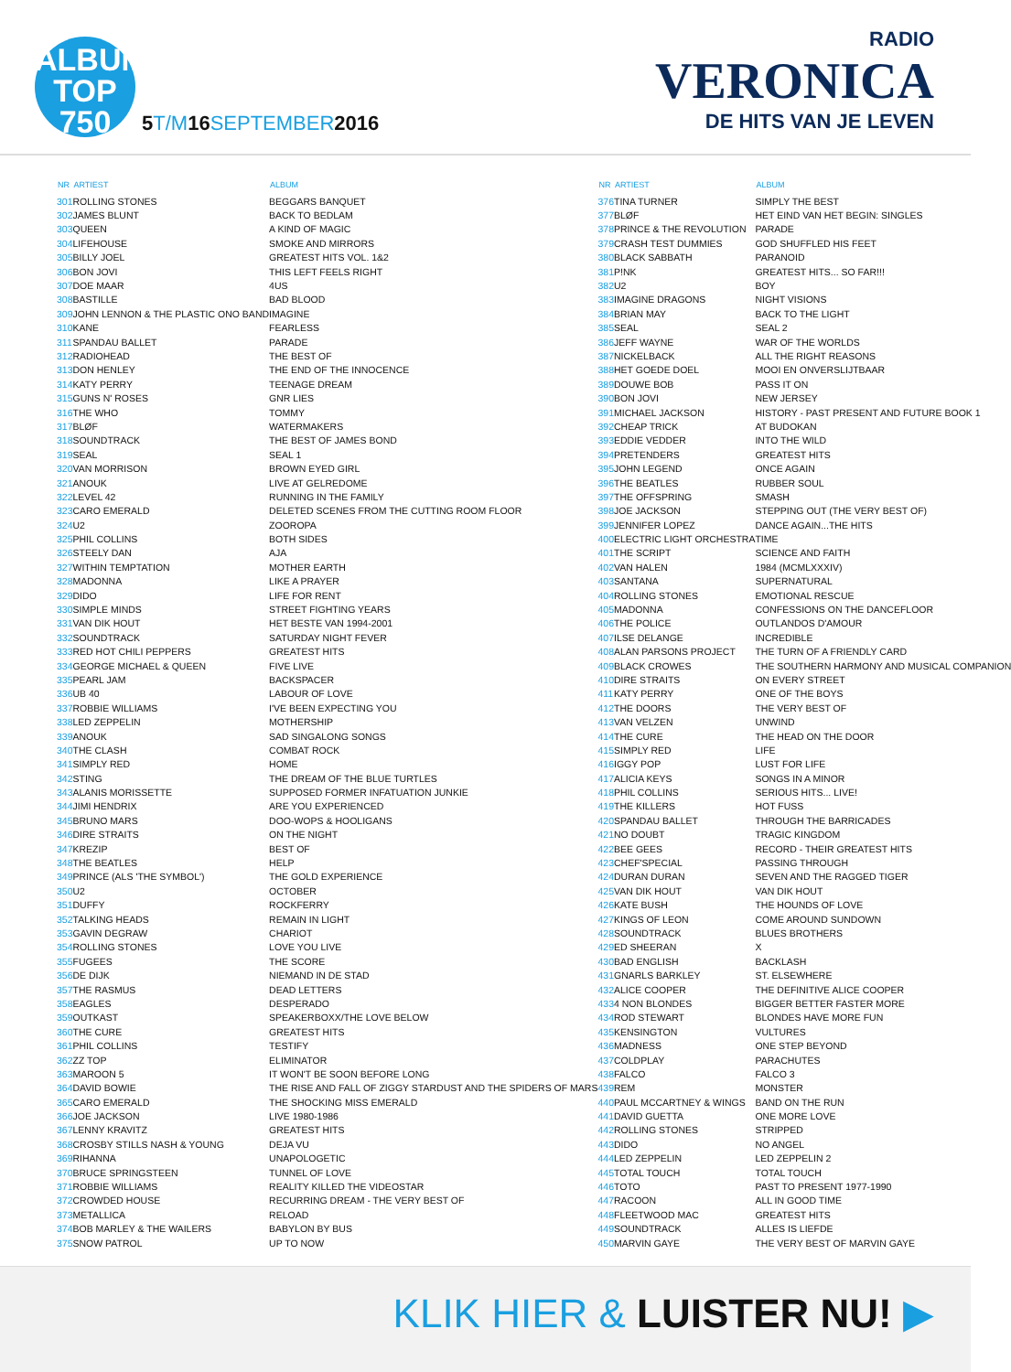ALBUM
TOP
750
5T/M16SEPTEMBER2016
RADIO
VERONICA
DE HITS VAN JE LEVEN
| NR | ARTIEST | ALBUM |
| --- | --- | --- |
| 301 | ROLLING STONES | BEGGARS BANQUET |
| 302 | JAMES BLUNT | BACK TO BEDLAM |
| 303 | QUEEN | A KIND OF MAGIC |
| 304 | LIFEHOUSE | SMOKE AND MIRRORS |
| 305 | BILLY JOEL | GREATEST HITS VOL. 1&2 |
| 306 | BON JOVI | THIS LEFT FEELS RIGHT |
| 307 | DOE MAAR | 4US |
| 308 | BASTILLE | BAD BLOOD |
| 309 | JOHN LENNON & THE PLASTIC ONO BAND | IMAGINE |
| 310 | KANE | FEARLESS |
| 311 | SPANDAU BALLET | PARADE |
| 312 | RADIOHEAD | THE BEST OF |
| 313 | DON HENLEY | THE END OF THE INNOCENCE |
| 314 | KATY PERRY | TEENAGE DREAM |
| 315 | GUNS N' ROSES | GNR LIES |
| 316 | THE WHO | TOMMY |
| 317 | BLØF | WATERMAKERS |
| 318 | SOUNDTRACK | THE BEST OF JAMES BOND |
| 319 | SEAL | SEAL 1 |
| 320 | VAN MORRISON | BROWN EYED GIRL |
| 321 | ANOUK | LIVE AT GELREDOME |
| 322 | LEVEL 42 | RUNNING IN THE FAMILY |
| 323 | CARO EMERALD | DELETED SCENES FROM THE CUTTING ROOM FLOOR |
| 324 | U2 | ZOOROPA |
| 325 | PHIL COLLINS | BOTH SIDES |
| 326 | STEELY DAN | AJA |
| 327 | WITHIN TEMPTATION | MOTHER EARTH |
| 328 | MADONNA | LIKE A PRAYER |
| 329 | DIDO | LIFE FOR RENT |
| 330 | SIMPLE MINDS | STREET FIGHTING YEARS |
| 331 | VAN DIK HOUT | HET BESTE VAN 1994-2001 |
| 332 | SOUNDTRACK | SATURDAY NIGHT FEVER |
| 333 | RED HOT CHILI PEPPERS | GREATEST HITS |
| 334 | GEORGE MICHAEL & QUEEN | FIVE LIVE |
| 335 | PEARL JAM | BACKSPACER |
| 336 | UB 40 | LABOUR OF LOVE |
| 337 | ROBBIE WILLIAMS | I'VE BEEN EXPECTING YOU |
| 338 | LED ZEPPELIN | MOTHERSHIP |
| 339 | ANOUK | SAD SINGALONG SONGS |
| 340 | THE CLASH | COMBAT ROCK |
| 341 | SIMPLY RED | HOME |
| 342 | STING | THE DREAM OF THE BLUE TURTLES |
| 343 | ALANIS MORISSETTE | SUPPOSED FORMER INFATUATION JUNKIE |
| 344 | JIMI HENDRIX | ARE YOU EXPERIENCED |
| 345 | BRUNO MARS | DOO-WOPS & HOOLIGANS |
| 346 | DIRE STRAITS | ON THE NIGHT |
| 347 | KREZIP | BEST OF |
| 348 | THE BEATLES | HELP |
| 349 | PRINCE (ALS 'THE SYMBOL') | THE GOLD EXPERIENCE |
| 350 | U2 | OCTOBER |
| 351 | DUFFY | ROCKFERRY |
| 352 | TALKING HEADS | REMAIN IN LIGHT |
| 353 | GAVIN DEGRAW | CHARIOT |
| 354 | ROLLING STONES | LOVE YOU LIVE |
| 355 | FUGEES | THE SCORE |
| 356 | DE DIJK | NIEMAND IN DE STAD |
| 357 | THE RASMUS | DEAD LETTERS |
| 358 | EAGLES | DESPERADO |
| 359 | OUTKAST | SPEAKERBOXX/THE LOVE BELOW |
| 360 | THE CURE | GREATEST HITS |
| 361 | PHIL COLLINS | TESTIFY |
| 362 | ZZ TOP | ELIMINATOR |
| 363 | MAROON 5 | IT WON'T BE SOON BEFORE LONG |
| 364 | DAVID BOWIE | THE RISE AND FALL OF ZIGGY STARDUST AND THE SPIDERS OF MARS |
| 365 | CARO EMERALD | THE SHOCKING MISS EMERALD |
| 366 | JOE JACKSON | LIVE 1980-1986 |
| 367 | LENNY KRAVITZ | GREATEST HITS |
| 368 | CROSBY STILLS NASH & YOUNG | DEJA VU |
| 369 | RIHANNA | UNAPOLOGETIC |
| 370 | BRUCE SPRINGSTEEN | TUNNEL OF LOVE |
| 371 | ROBBIE WILLIAMS | REALITY KILLED THE VIDEOSTAR |
| 372 | CROWDED HOUSE | RECURRING DREAM - THE VERY BEST OF |
| 373 | METALLICA | RELOAD |
| 374 | BOB MARLEY & THE WAILERS | BABYLON BY BUS |
| 375 | SNOW PATROL | UP TO NOW |
| NR | ARTIEST | ALBUM |
| --- | --- | --- |
| 376 | TINA TURNER | SIMPLY THE BEST |
| 377 | BLØF | HET EIND VAN HET BEGIN: SINGLES |
| 378 | PRINCE & THE REVOLUTION | PARADE |
| 379 | CRASH TEST DUMMIES | GOD SHUFFLED HIS FEET |
| 380 | BLACK SABBATH | PARANOID |
| 381 | P!NK | GREATEST HITS... SO FAR!!! |
| 382 | U2 | BOY |
| 383 | IMAGINE DRAGONS | NIGHT VISIONS |
| 384 | BRIAN MAY | BACK TO THE LIGHT |
| 385 | SEAL | SEAL 2 |
| 386 | JEFF WAYNE | WAR OF THE WORLDS |
| 387 | NICKELBACK | ALL THE RIGHT REASONS |
| 388 | HET GOEDE DOEL | MOOI EN ONVERSLIJTBAAR |
| 389 | DOUWE BOB | PASS IT ON |
| 390 | BON JOVI | NEW JERSEY |
| 391 | MICHAEL JACKSON | HISTORY - PAST PRESENT AND FUTURE BOOK 1 |
| 392 | CHEAP TRICK | AT BUDOKAN |
| 393 | EDDIE VEDDER | INTO THE WILD |
| 394 | PRETENDERS | GREATEST HITS |
| 395 | JOHN LEGEND | ONCE AGAIN |
| 396 | THE BEATLES | RUBBER SOUL |
| 397 | THE OFFSPRING | SMASH |
| 398 | JOE JACKSON | STEPPING OUT (THE VERY BEST OF) |
| 399 | JENNIFER LOPEZ | DANCE AGAIN...THE HITS |
| 400 | ELECTRIC LIGHT ORCHESTRA | TIME |
| 401 | THE SCRIPT | SCIENCE AND FAITH |
| 402 | VAN HALEN | 1984 (MCMLXXXIV) |
| 403 | SANTANA | SUPERNATURAL |
| 404 | ROLLING STONES | EMOTIONAL RESCUE |
| 405 | MADONNA | CONFESSIONS ON THE DANCEFLOOR |
| 406 | THE POLICE | OUTLANDOS D'AMOUR |
| 407 | ILSE DELANGE | INCREDIBLE |
| 408 | ALAN PARSONS PROJECT | THE TURN OF A FRIENDLY CARD |
| 409 | BLACK CROWES | THE SOUTHERN HARMONY AND MUSICAL COMPANION |
| 410 | DIRE STRAITS | ON EVERY STREET |
| 411 | KATY PERRY | ONE OF THE BOYS |
| 412 | THE DOORS | THE VERY BEST OF |
| 413 | VAN VELZEN | UNWIND |
| 414 | THE CURE | THE HEAD ON THE DOOR |
| 415 | SIMPLY RED | LIFE |
| 416 | IGGY POP | LUST FOR LIFE |
| 417 | ALICIA KEYS | SONGS IN A MINOR |
| 418 | PHIL COLLINS | SERIOUS HITS... LIVE! |
| 419 | THE KILLERS | HOT FUSS |
| 420 | SPANDAU BALLET | THROUGH THE BARRICADES |
| 421 | NO DOUBT | TRAGIC KINGDOM |
| 422 | BEE GEES | RECORD - THEIR GREATEST HITS |
| 423 | CHEF'SPECIAL | PASSING THROUGH |
| 424 | DURAN DURAN | SEVEN AND THE RAGGED TIGER |
| 425 | VAN DIK HOUT | VAN DIK HOUT |
| 426 | KATE BUSH | THE HOUNDS OF LOVE |
| 427 | KINGS OF LEON | COME AROUND SUNDOWN |
| 428 | SOUNDTRACK | BLUES BROTHERS |
| 429 | ED SHEERAN | X |
| 430 | BAD ENGLISH | BACKLASH |
| 431 | GNARLS BARKLEY | ST. ELSEWHERE |
| 432 | ALICE COOPER | THE DEFINITIVE ALICE COOPER |
| 433 | 4 NON BLONDES | BIGGER BETTER FASTER MORE |
| 434 | ROD STEWART | BLONDES HAVE MORE FUN |
| 435 | KENSINGTON | VULTURES |
| 436 | MADNESS | ONE STEP BEYOND |
| 437 | COLDPLAY | PARACHUTES |
| 438 | FALCO | FALCO 3 |
| 439 | REM | MONSTER |
| 440 | PAUL MCCARTNEY & WINGS | BAND ON THE RUN |
| 441 | DAVID GUETTA | ONE MORE LOVE |
| 442 | ROLLING STONES | STRIPPED |
| 443 | DIDO | NO ANGEL |
| 444 | LED ZEPPELIN | LED ZEPPELIN 2 |
| 445 | TOTAL TOUCH | TOTAL TOUCH |
| 446 | TOTO | PAST TO PRESENT 1977-1990 |
| 447 | RACOON | ALL IN GOOD TIME |
| 448 | FLEETWOOD MAC | GREATEST HITS |
| 449 | SOUNDTRACK | ALLES IS LIEFDE |
| 450 | MARVIN GAYE | THE VERY BEST OF MARVIN GAYE |
KLIK HIER & LUISTER NU! ▶